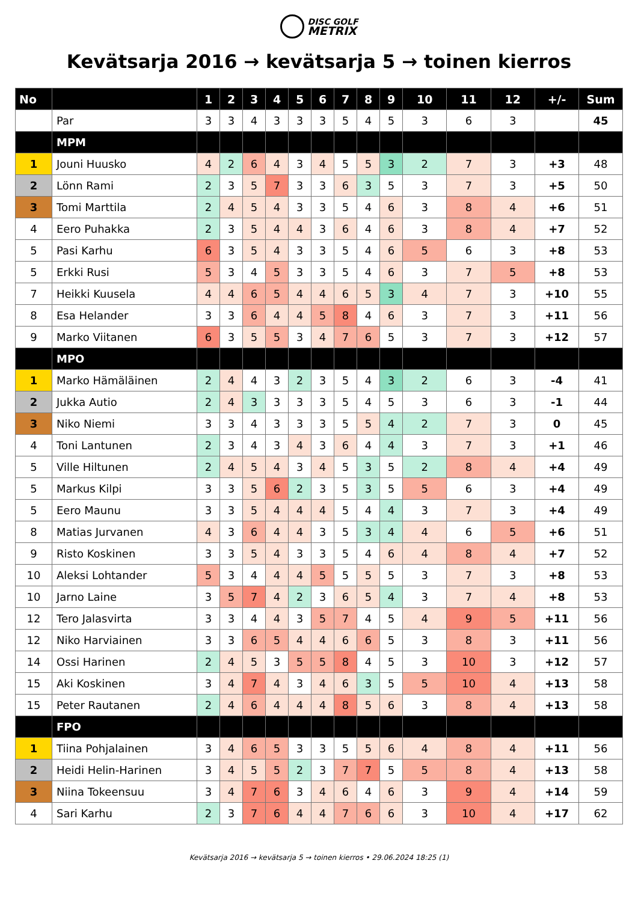DISC GOLF
METRIX
Kevätsarja 2016 → kevätsarja 5 → toinen kierros
| No | | 1 | 2 | 3 | 4 | 5 | 6 | 7 | 8 | 9 | 10 | 11 | 12 | +/- | Sum |
| --- | --- | --- | --- | --- | --- | --- | --- | --- | --- | --- | --- | --- | --- | --- | --- |
| | Par | 3 | 3 | 4 | 3 | 3 | 3 | 5 | 4 | 5 | 3 | 6 | 3 | | 45 |
| | MPM | | | | | | | | | | | | | | |
| 1 | Jouni Huusko | 4 | 2 | 6 | 4 | 3 | 4 | 5 | 5 | 3 | 2 | 7 | 3 | +3 | 48 |
| 2 | Lönn Rami | 2 | 3 | 5 | 7 | 3 | 3 | 6 | 3 | 5 | 3 | 7 | 3 | +5 | 50 |
| 3 | Tomi Marttila | 2 | 4 | 5 | 4 | 3 | 3 | 5 | 4 | 6 | 3 | 8 | 4 | +6 | 51 |
| 4 | Eero Puhakka | 2 | 3 | 5 | 4 | 4 | 3 | 6 | 4 | 6 | 3 | 8 | 4 | +7 | 52 |
| 5 | Pasi Karhu | 6 | 3 | 5 | 4 | 3 | 3 | 5 | 4 | 6 | 5 | 6 | 3 | +8 | 53 |
| 5 | Erkki Rusi | 5 | 3 | 4 | 5 | 3 | 3 | 5 | 4 | 6 | 3 | 7 | 5 | +8 | 53 |
| 7 | Heikki Kuusela | 4 | 4 | 6 | 5 | 4 | 4 | 6 | 5 | 3 | 4 | 7 | 3 | +10 | 55 |
| 8 | Esa Helander | 3 | 3 | 6 | 4 | 4 | 5 | 8 | 4 | 6 | 3 | 7 | 3 | +11 | 56 |
| 9 | Marko Viitanen | 6 | 3 | 5 | 5 | 3 | 4 | 7 | 6 | 5 | 3 | 7 | 3 | +12 | 57 |
| | MPO | | | | | | | | | | | | | | |
| 1 | Marko Hämäläinen | 2 | 4 | 4 | 3 | 2 | 3 | 5 | 4 | 3 | 2 | 6 | 3 | -4 | 41 |
| 2 | Jukka Autio | 2 | 4 | 3 | 3 | 3 | 3 | 5 | 4 | 5 | 3 | 6 | 3 | -1 | 44 |
| 3 | Niko Niemi | 3 | 3 | 4 | 3 | 3 | 3 | 5 | 5 | 4 | 2 | 7 | 3 | 0 | 45 |
| 4 | Toni Lantunen | 2 | 3 | 4 | 3 | 4 | 3 | 6 | 4 | 4 | 3 | 7 | 3 | +1 | 46 |
| 5 | Ville Hiltunen | 2 | 4 | 5 | 4 | 3 | 4 | 5 | 3 | 5 | 2 | 8 | 4 | +4 | 49 |
| 5 | Markus Kilpi | 3 | 3 | 5 | 6 | 2 | 3 | 5 | 3 | 5 | 5 | 6 | 3 | +4 | 49 |
| 5 | Eero Maunu | 3 | 3 | 5 | 4 | 4 | 4 | 5 | 4 | 4 | 3 | 7 | 3 | +4 | 49 |
| 8 | Matias Jurvanen | 4 | 3 | 6 | 4 | 4 | 3 | 5 | 3 | 4 | 4 | 6 | 5 | +6 | 51 |
| 9 | Risto Koskinen | 3 | 3 | 5 | 4 | 3 | 3 | 5 | 4 | 6 | 4 | 8 | 4 | +7 | 52 |
| 10 | Aleksi Lohtander | 5 | 3 | 4 | 4 | 4 | 5 | 5 | 5 | 5 | 3 | 7 | 3 | +8 | 53 |
| 10 | Jarno Laine | 3 | 5 | 7 | 4 | 2 | 3 | 6 | 5 | 4 | 3 | 7 | 4 | +8 | 53 |
| 12 | Tero Jalasvirta | 3 | 3 | 4 | 4 | 3 | 5 | 7 | 4 | 5 | 4 | 9 | 5 | +11 | 56 |
| 12 | Niko Harviainen | 3 | 3 | 6 | 5 | 4 | 4 | 6 | 6 | 5 | 3 | 8 | 3 | +11 | 56 |
| 14 | Ossi Harinen | 2 | 4 | 5 | 3 | 5 | 5 | 8 | 4 | 5 | 3 | 10 | 3 | +12 | 57 |
| 15 | Aki Koskinen | 3 | 4 | 7 | 4 | 3 | 4 | 6 | 3 | 5 | 5 | 10 | 4 | +13 | 58 |
| 15 | Peter Rautanen | 2 | 4 | 6 | 4 | 4 | 4 | 8 | 5 | 6 | 3 | 8 | 4 | +13 | 58 |
| | FPO | | | | | | | | | | | | | | |
| 1 | Tiina Pohjalainen | 3 | 4 | 6 | 5 | 3 | 3 | 5 | 5 | 6 | 4 | 8 | 4 | +11 | 56 |
| 2 | Heidi Helin-Harinen | 3 | 4 | 5 | 5 | 2 | 3 | 7 | 7 | 5 | 5 | 8 | 4 | +13 | 58 |
| 3 | Niina Tokeensuu | 3 | 4 | 7 | 6 | 3 | 4 | 6 | 4 | 6 | 3 | 9 | 4 | +14 | 59 |
| 4 | Sari Karhu | 2 | 3 | 7 | 6 | 4 | 4 | 7 | 6 | 6 | 3 | 10 | 4 | +17 | 62 |
Kevätsarja 2016 → kevätsarja 5 → toinen kierros • 29.06.2024 18:25 (1)